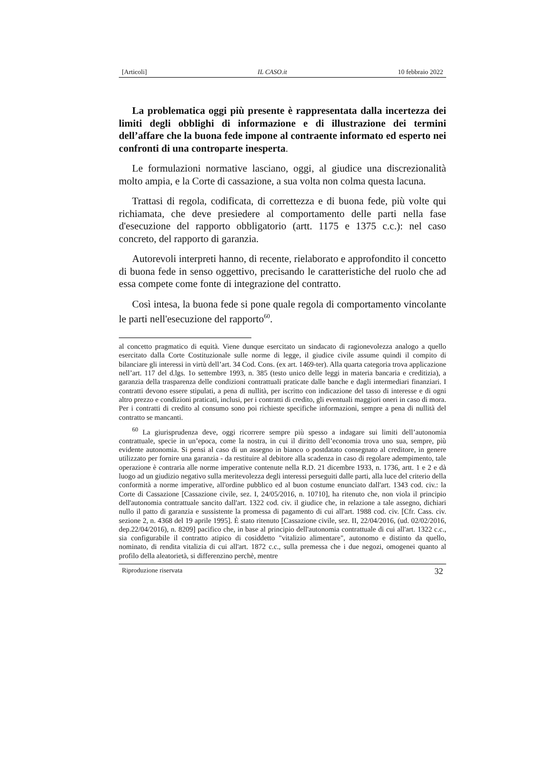[Articoli] IL CASO.it 10 febbraio 2022
La problematica oggi più presente è rappresentata dalla incertezza dei limiti degli obblighi di informazione e di illustrazione dei termini dell’affare che la buona fede impone al contraente informato ed esperto nei confronti di una controparte inesperta.
Le formulazioni normative lasciano, oggi, al giudice una discrezionalità molto ampia, e la Corte di cassazione, a sua volta non colma questa lacuna.
Trattasi di regola, codificata, di correttezza e di buona fede, più volte qui richiamata, che deve presiedere al comportamento delle parti nella fase d'esecuzione del rapporto obbligatorio (artt. 1175 e 1375 c.c.): nel caso concreto, del rapporto di garanzia.
Autorevoli interpreti hanno, di recente, rielaborato e approfondito il concetto di buona fede in senso oggettivo, precisando le caratteristiche del ruolo che ad essa compete come fonte di integrazione del contratto.
Così intesa, la buona fede si pone quale regola di comportamento vincolante le parti nell'esecuzione del rapporto<sup>60</sup>.
al concetto pragmatico di equità. Viene dunque esercitato un sindacato di ragionevolezza analogo a quello esercitato dalla Corte Costituzionale sulle norme di legge, il giudice civile assume quindi il compito di bilanciare gli interessi in virtù dell’art. 34 Cod. Cons. (ex art. 1469-ter). Alla quarta categoria trova applicazione nell’art. 117 del d.lgs. 1o settembre 1993, n. 385 (testo unico delle leggi in materia bancaria e creditizia), a garanzia della trasparenza delle condizioni contrattuali praticate dalle banche e dagli intermediari finanziari. I contratti devono essere stipulati, a pena di nullità, per iscritto con indicazione del tasso di interesse e di ogni altro prezzo e condizioni praticati, inclusi, per i contratti di credito, gli eventuali maggiori oneri in caso di mora. Per i contratti di credito al consumo sono poi richieste specifiche informazioni, sempre a pena di nullità del contratto se mancanti.
<sup>60</sup> La giurisprudenza deve, oggi ricorrere sempre più spesso a indagare sui limiti dell’autonomia contrattuale, specie in un’epoca, come la nostra, in cui il diritto dell’economia trova uno sua, sempre, più evidente autonomia. Si pensi al caso di un assegno in bianco o postdatato consegnato al creditore, in genere utilizzato per fornire una garanzia - da restituire al debitore alla scadenza in caso di regolare adempimento, tale operazione è contraria alle norme imperative contenute nella R.D. 21 dicembre 1933, n. 1736, artt. 1 e 2 e dà luogo ad un giudizio negativo sulla meritevolezza degli interessi perseguiti dalle parti, alla luce del criterio della conformità a norme imperative, all'ordine pubblico ed al buon costume enunciato dall'art. 1343 cod. civ.: la Corte di Cassazione [Cassazione civile, sez. I, 24/05/2016, n. 10710], ha ritenuto che, non viola il principio dell'autonomia contrattuale sancito dall'art. 1322 cod. civ. il giudice che, in relazione a tale assegno, dichiari nullo il patto di garanzia e sussistente la promessa di pagamento di cui all'art. 1988 cod. civ. [Cfr. Cass. civ. sezione 2, n. 4368 del 19 aprile 1995]. È stato ritenuto [Cassazione civile, sez. II, 22/04/2016, (ud. 02/02/2016, dep.22/04/2016), n. 8209] pacifico che, in base al principio dell'autonomia contrattuale di cui all'art. 1322 c.c., sia configurabile il contratto atipico di cosiddetto "vitalizio alimentare", autonomo e distinto da quello, nominato, di rendita vitalizia di cui all'art. 1872 c.c., sulla premessa che i due negozi, omogenei quanto al profilo della aleatorietà, si differenzino perchè, mentre
Riproduzione riservata 32